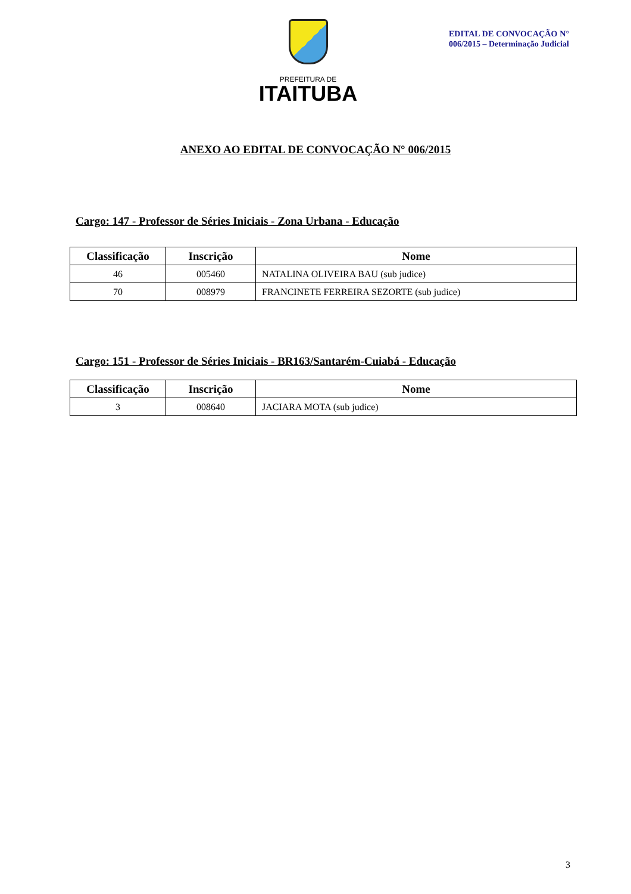PREFEITURA DE
ITAITUBA
EDITAL DE CONVOCAÇÃO N° 006/2015 – Determinação Judicial
ANEXO AO EDITAL DE CONVOCAÇÃO N° 006/2015
Cargo: 147 - Professor de Séries Iniciais - Zona Urbana - Educação
| Classificação | Inscrição | Nome |
| --- | --- | --- |
| 46 | 005460 | NATALINA OLIVEIRA BAU (sub judice) |
| 70 | 008979 | FRANCINETE FERREIRA SEZORTE (sub judice) |
Cargo: 151 - Professor de Séries Iniciais - BR163/Santarém-Cuiabá - Educação
| Classificação | Inscrição | Nome |
| --- | --- | --- |
| 3 | 008640 | JACIARA MOTA (sub judice) |
3